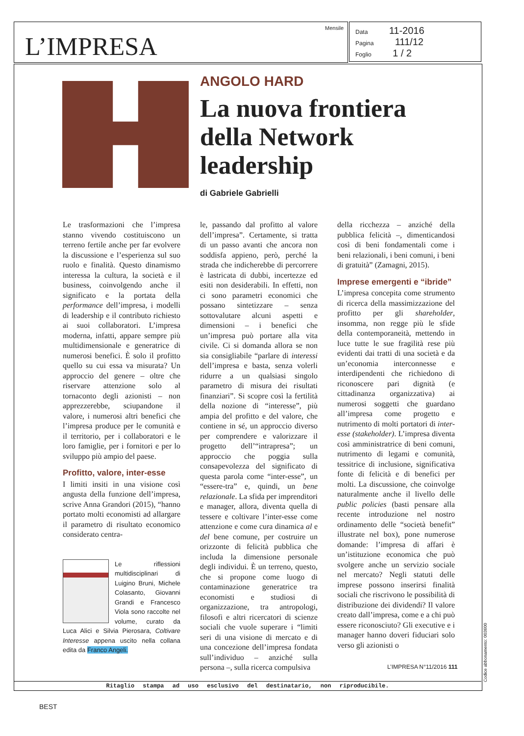L’IMPRESA
Mensile
Data 11-2016
Pagina 111/12
Foglio 1 / 2
ANGOLO HARD
La nuova frontiera della Network leadership
di Gabriele Gabrielli
Le trasformazioni che l’impresa stanno vivendo costituiscono un terreno fertile anche per far evolvere la discussione e l’esperienza sul suo ruolo e finalità. Questo dinamismo interessa la cultura, la società e il business, coinvolgendo anche il significato e la portata della performance dell’impresa, i modelli di leadership e il contributo richiesto ai suoi collaboratori. L’impresa moderna, infatti, appare sempre più multidimensionale e generatrice di numerosi benefici. È solo il profitto quello su cui essa va misurata? Un approccio del genere – oltre che riservare attenzione solo al tornaconto degli azionisti – non apprezzerebbe, sciupandone il valore, i numerosi altri benefici che l’impresa produce per le comunità e il territorio, per i collaboratori e le loro famiglie, per i fornitori e per lo sviluppo più ampio del paese.
Profitto, valore, inter-esse
I limiti insiti in una visione così angusta della funzione dell’impresa, scrive Anna Grandori (2015), “hanno portato molti economisti ad allargare il parametro di risultato economico considerato centra-
Le riflessioni multidisciplinari di Luigino Bruni, Michele Colasanto, Giovanni Grandi e Francesco Viola sono raccolte nel volume, curato da Luca Alici e Silvia Pierosara, Coltivare Interesse appena uscito nella collana edita da Franco Angeli.
le, passando dal profitto al valore dell’impresa”. Certamente, si tratta di un passo avanti che ancora non soddisfa appieno, però, perché la strada che indicherebbe di percorrere è lastricata di dubbi, incertezze ed esiti non desiderabili. In effetti, non ci sono parametri economici che possano sintetizzare – senza sottovalutare alcuni aspetti e dimensioni – i benefici che un’impresa può portare alla vita civile. Ci si domanda allora se non sia consigliabile “parlare di interessi dell’impresa e basta, senza volerli ridurre a un qualsiasi singolo parametro di misura dei risultati finanziari”. Si scopre così la fertilità della nozione di “interesse”, più ampia del profitto e del valore, che contiene in sé, un approccio diverso per comprendere e valorizzare il progetto dell’“intrapresa”; un approccio che poggia sulla consapevolezza del significato di questa parola come “inter-esse”, un “essere-tra” e, quindi, un bene relazionale. La sfida per imprenditori e manager, allora, diventa quella di tessere e coltivare l’inter-esse come attenzione e come cura dinamica al e del bene comune, per costruire un orizzonte di felicità pubblica che includa la dimensione personale degli individui. È un terreno, questo, che si propone come luogo di contaminazione generatrice tra economisti e studiosi di organizzazione, tra antropologi, filosofi e altri ricercatori di scienze sociali che vuole superare i “limiti seri di una visione di mercato e di una concezione dell’impresa fondata sull’individuo – anziché sulla persona –, sulla ricerca compulsiva
della ricchezza – anziché della pubblica felicità –, dimenticandosi così di beni fondamentali come i beni relazionali, i beni comuni, i beni di gratuità” (Zamagni, 2015).
Imprese emergenti e “ibride”
L’impresa concepita come strumento di ricerca della massimizzazione del profitto per gli shareholder, insomma, non regge più le sfide della contemporaneità, mettendo in luce tutte le sue fragilità rese più evidenti dai tratti di una società e da un’economia interconnesse e interdipendenti che richiedono di riconoscere pari dignità (e cittadinanza organizzativa) ai numerosi soggetti che guardano all’impresa come progetto e nutrimento di molti portatori di inter-esse (stakeholder). L’impresa diventa così amministratrice di beni comuni, nutrimento di legami e comunità, tessitrice di inclusione, significativa fonte di felicità e di benefici per molti. La discussione, che coinvolge naturalmente anche il livello delle public policies (basti pensare alla recente introduzione nel nostro ordinamento delle “società benefit” illustrate nel box), pone numerose domande: l’impresa di affari è un’istituzione economica che può svolgere anche un servizio sociale nel mercato? Negli statuti delle imprese possono inserirsi finalità sociali che riscrivono le possibilità di distribuzione dei dividendi? Il valore creato dall’impresa, come e a chi può essere riconosciuto? Gli executive e i manager hanno doveri fiduciari solo verso gli azionisti o
L’IMPRESA N°11/2016 111
Ritaglio stampa ad uso esclusivo del destinatario, non riproducibile. Codice abbonamento: 003600
BEST